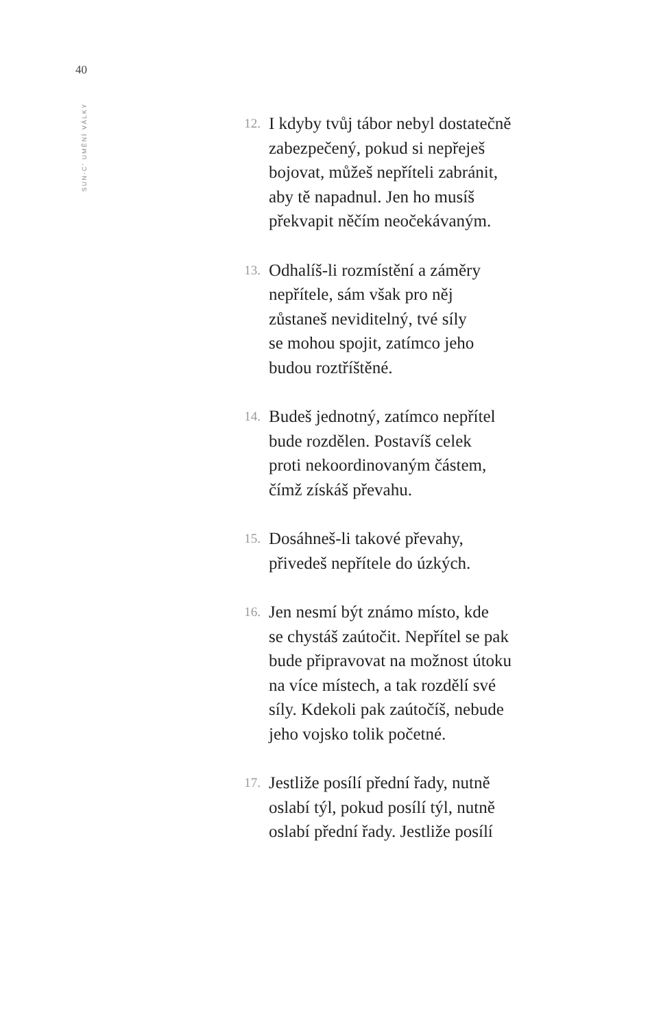40
SUN-C’ UMĚNÍ VÁLKY
12.
I kdyby tvůj tábor nebyl dostatečně
zabezpečený, pokud si nepřeješ
bojovat, můžeš nepříteli zabránit,
aby tě napadnul. Jen ho musíš
překvapit něčím neočekávaným.
13.
Odhalíš-li rozmístění a záměry
nepřítele, sám však pro něj
zůstaneš neviditelný, tvé síly
se mohou spojit, zatímco jeho
budou roztříštěné.
14.
Budeš jednotný, zatímco nepřítel
bude rozdělen. Postavíš celek
proti nekoordinovaným částem,
čímž získáš převahu.
15.
Dosáhneš-li takové převahy,
přivedeš nepřítele do úzkých.
16.
Jen nesmí být známo místo, kde
se chystáš zaútočit. Nepřítel se pak
bude připravovat na možnost útoku
na více místech, a tak rozdělí své
síly. Kdekoli pak zaútočíš, nebude
jeho vojsko tolik početné.
17.
Jestliže posílí přední řady, nutně
oslabí týl, pokud posílí týl, nutně
oslabí přední řady. Jestliže posílí